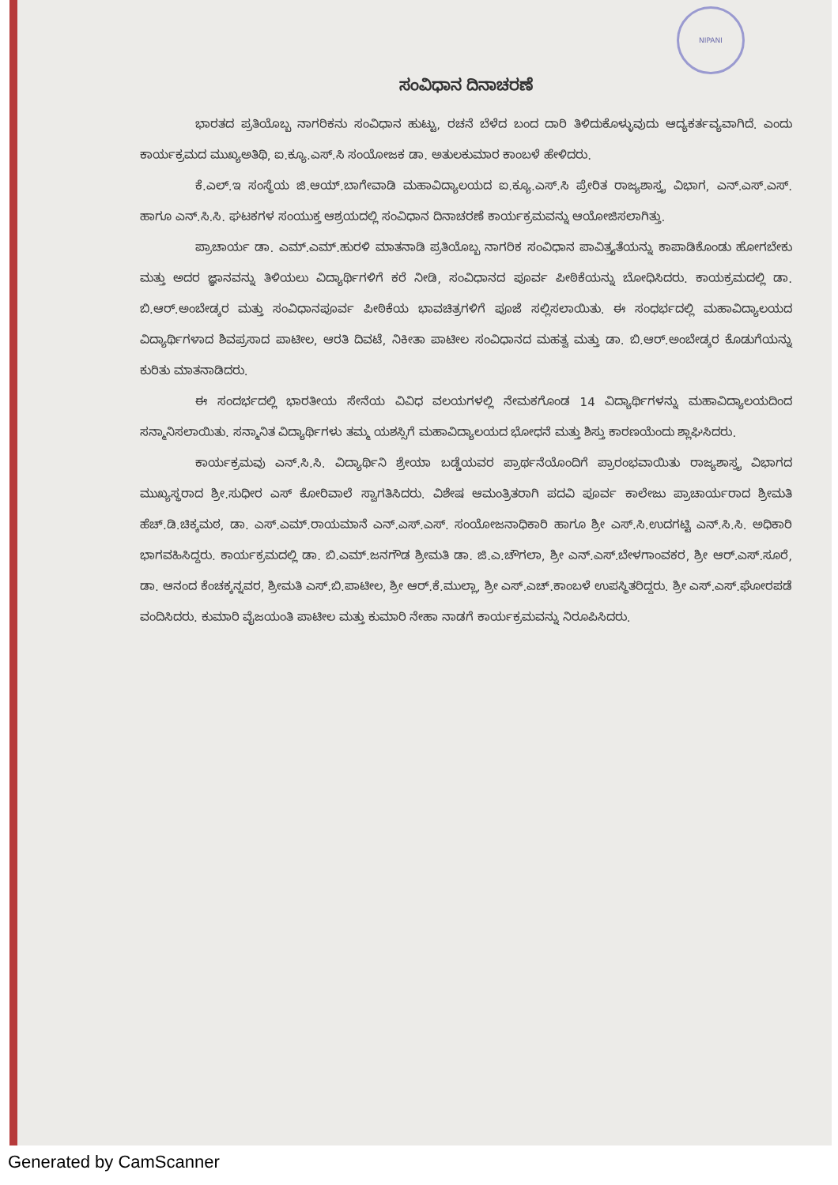NIPANI
ಸಂವಿಧಾನ ದಿನಾಚರಣೆ
ಭಾರತದ ಪ್ರತಿಯೊಬ್ಬ ನಾಗರಿಕನು ಸಂವಿಧಾನ ಹುಟ್ಟು, ರಚನೆ ಬೆಳೆದ ಬಂದ ದಾರಿ ತಿಳಿದುಕೊಳ್ಳುವುದು ಆದ್ಯಕರ್ತವ್ಯವಾಗಿದೆ. ಎಂದು ಕಾರ್ಯಕ್ರಮದ ಮುಖ್ಯಅತಿಥಿ, ಐ.ಕ್ಯೂ.ಎಸ್.ಸಿ ಸಂಯೋಜಕ ಡಾ. ಅತುಲಕುಮಾರ ಕಾಂಬಳೆ ಹೇಳಿದರು.
ಕೆ.ಎಲ್.ಇ ಸಂಸ್ಥೆಯ ಜಿ.ಆಯ್.ಬಾಗೇವಾಡಿ ಮಹಾವಿದ್ಯಾಲಯದ ಐ.ಕ್ಯೂ.ಎಸ್.ಸಿ ಪ್ರೇರಿತ ರಾಜ್ಯಶಾಸ್ತ್ರ ವಿಭಾಗ, ಎನ್.ಎಸ್.ಎಸ್. ಹಾಗೂ ಎನ್.ಸಿ.ಸಿ. ಘಟಕಗಳ ಸಂಯುಕ್ತ ಆಶ್ರಯದಲ್ಲಿ ಸಂವಿಧಾನ ದಿನಾಚರಣೆ ಕಾರ್ಯಕ್ರಮವನ್ನು ಆಯೋಜಿಸಲಾಗಿತ್ತು.
ಪ್ರಾಚಾರ್ಯ ಡಾ. ಎಮ್.ಎಮ್.ಹುರಳಿ ಮಾತನಾಡಿ ಪ್ರತಿಯೊಬ್ಬ ನಾಗರಿಕ ಸಂವಿಧಾನ ಪಾವಿತ್ರ್ಯತೆಯನ್ನು ಕಾಪಾಡಿಕೊಂಡು ಹೋಗಬೇಕು ಮತ್ತು ಅದರ ಜ್ಞಾನವನ್ನು ತಿಳಿಯಲು ವಿದ್ಯಾರ್ಥಿಗಳಿಗೆ ಕರೆ ನೀಡಿ, ಸಂವಿಧಾನದ ಪೂರ್ವ ಪೀಠಿಕೆಯನ್ನು ಬೋಧಿಸಿದರು. ಕಾಯಕ್ರಮದಲ್ಲಿ ಡಾ. ಬಿ.ಆರ್.ಅಂಬೇಡ್ಕರ ಮತ್ತು ಸಂವಿಧಾನಪೂರ್ವ ಪೀಠಿಕೆಯ ಭಾವಚಿತ್ರಗಳಿಗೆ ಪೂಜೆ ಸಲ್ಲಿಸಲಾಯಿತು. ಈ ಸಂಧರ್ಭದಲ್ಲಿ ಮಹಾವಿದ್ಯಾಲಯದ ವಿದ್ಯಾರ್ಥಿಗಳಾದ ಶಿವಪ್ರಸಾದ ಪಾಟೀಲ, ಆರತಿ ದಿವಟೆ, ನಿಕೀತಾ ಪಾಟೀಲ ಸಂವಿಧಾನದ ಮಹತ್ವ ಮತ್ತು ಡಾ. ಬಿ.ಆರ್.ಅಂಬೇಡ್ಕರ ಕೊಡುಗೆಯನ್ನು ಕುರಿತು ಮಾತನಾಡಿದರು.
ಈ ಸಂದರ್ಭದಲ್ಲಿ ಭಾರತೀಯ ಸೇನೆಯ ವಿವಿಧ ವಲಯಗಳಲ್ಲಿ ನೇಮಕಗೊಂಡ 14 ವಿದ್ಯಾರ್ಥಿಗಳನ್ನು ಮಹಾವಿದ್ಯಾಲಯದಿಂದ ಸನ್ಮಾನಿಸಲಾಯಿತು. ಸನ್ಮಾನಿತ ವಿದ್ಯಾರ್ಥಿಗಳು ತಮ್ಮ ಯಶಸ್ಸಿಗೆ ಮಹಾವಿದ್ಯಾಲಯದ ಭೋಧನೆ ಮತ್ತು ಶಿಸ್ತು ಕಾರಣಯೆಂದು ಶ್ಲಾಘಿಸಿದರು.
ಕಾರ್ಯಕ್ರಮವು ಎನ್.ಸಿ.ಸಿ. ವಿದ್ಯಾರ್ಥಿನಿ ಶ್ರೇಯಾ ಬಡ್ಡೆಯವರ ಪ್ರಾರ್ಥನೆಯೊಂದಿಗೆ ಪ್ರಾರಂಭವಾಯಿತು ರಾಜ್ಯಶಾಸ್ತ್ರ ವಿಭಾಗದ ಮುಖ್ಯಸ್ಥರಾದ ಶ್ರೀ.ಸುಧೀರ ಎಸ್ ಕೋರಿವಾಲೆ ಸ್ವಾಗತಿಸಿದರು. ವಿಶೇಷ ಆಮಂತ್ರಿತರಾಗಿ ಪದವಿ ಪೂರ್ವ ಕಾಲೇಜು ಪ್ರಾಚಾರ್ಯರಾದ ಶ್ರೀಮತಿ ಹೆಚ್.ಡಿ.ಚಿಕ್ಕಮಠ, ಡಾ. ಎಸ್.ಎಮ್.ರಾಯಮಾನೆ ಎನ್.ಎಸ್.ಎಸ್. ಸಂಯೋಜನಾಧಿಕಾರಿ ಹಾಗೂ ಶ್ರೀ ಎಸ್.ಸಿ.ಉದಗಟ್ಟಿ ಎನ್.ಸಿ.ಸಿ. ಅಧಿಕಾರಿ ಭಾಗವಹಿಸಿದ್ದರು. ಕಾರ್ಯಕ್ರಮದಲ್ಲಿ ಡಾ. ಬಿ.ಎಮ್.ಜನಗೌಡ ಶ್ರೀಮತಿ ಡಾ. ಜಿ.ಎ.ಚೌಗಲಾ, ಶ್ರೀ ಎನ್.ಎಸ್.ಬೇಳಗಾಂವಕರ, ಶ್ರೀ ಆರ್.ಎಸ್.ಸೂರೆ, ಡಾ. ಆನಂದ ಕೆಂಚಕ್ಕನ್ನವರ, ಶ್ರೀಮತಿ ಎಸ್.ಬಿ.ಪಾಟೀಲ, ಶ್ರೀ ಆರ್.ಕೆ.ಮುಲ್ಲಾ, ಶ್ರೀ ಎಸ್.ಎಚ್.ಕಾಂಬಳೆ ಉಪಸ್ಥಿತರಿದ್ದರು. ಶ್ರೀ ಎಸ್.ಎಸ್.ಘೋರಪಡೆ ವಂದಿಸಿದರು. ಕುಮಾರಿ ವೈಜಯಂತಿ ಪಾಟೀಲ ಮತ್ತು ಕುಮಾರಿ ನೇಹಾ ನಾಡಗೆ ಕಾರ್ಯಕ್ರಮವನ್ನು ನಿರೂಪಿಸಿದರು.
Generated by CamScanner